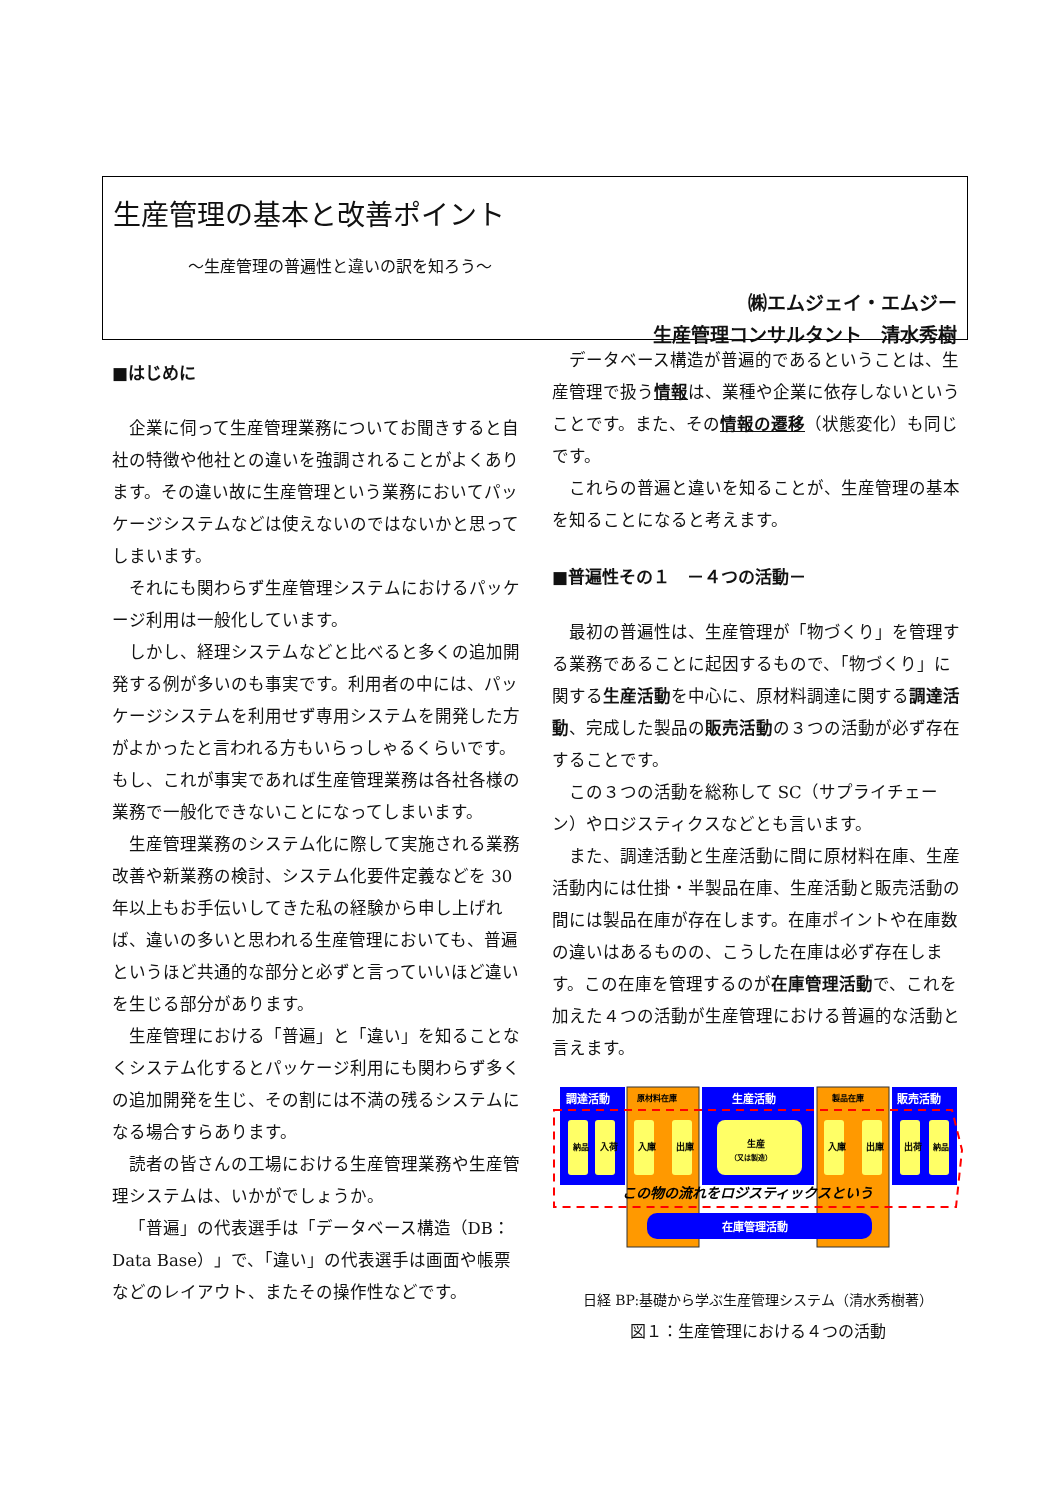生産管理の基本と改善ポイント
～生産管理の普遍性と違いの訳を知ろう～
㈱エムジェイ・エムジー
生産管理コンサルタント　清水秀樹
■はじめに
企業に伺って生産管理業務についてお聞きすると自社の特徴や他社との違いを強調されることがよくあります。その違い故に生産管理という業務においてパッケージシステムなどは使えないのではないかと思ってしまいます。
それにも関わらず生産管理システムにおけるパッケージ利用は一般化しています。
しかし、経理システムなどと比べると多くの追加開発する例が多いのも事実です。利用者の中には、パッケージシステムを利用せず専用システムを開発した方がよかったと言われる方もいらっしゃるくらいです。もし、これが事実であれば生産管理業務は各社各様の業務で一般化できないことになってしまいます。
生産管理業務のシステム化に際して実施される業務改善や新業務の検討、システム化要件定義などを 30 年以上もお手伝いしてきた私の経験から申し上げれば、違いの多いと思われる生産管理においても、普遍というほど共通的な部分と必ずと言っていいほど違いを生じる部分があります。
生産管理における「普遍」と「違い」を知ることなくシステム化するとパッケージ利用にも関わらず多くの追加開発を生じ、その割には不満の残るシステムになる場合すらあります。
読者の皆さんの工場における生産管理業務や生産管理システムは、いかがでしょうか。
「普遍」の代表選手は「データベース構造（DB：Data Base）」で、「違い」の代表選手は画面や帳票などのレイアウト、またその操作性などです。
データベース構造が普遍的であるということは、生産管理で扱う情報は、業種や企業に依存しないということです。また、その情報の遷移（状態変化）も同じです。
これらの普遍と違いを知ることが、生産管理の基本を知ることになると考えます。
■普遍性その１　－４つの活動－
最初の普遍性は、生産管理が「物づくり」を管理する業務であることに起因するもので、「物づくり」に関する生産活動を中心に、原材料調達に関する調達活動、完成した製品の販売活動の３つの活動が必ず存在することです。
この３つの活動を総称して SC（サプライチェーン）やロジスティクスなどとも言います。
また、調達活動と生産活動に間に原材料在庫、生産活動内には仕掛・半製品在庫、生産活動と販売活動の間には製品在庫が存在します。在庫ポイントや在庫数の違いはあるものの、こうした在庫は必ず存在します。この在庫を管理するのが在庫管理活動で、これを加えた４つの活動が生産管理における普遍的な活動と言えます。
調達活動
原材料在庫
生産活動
製品在庫
販売活動
納品
入荷
入庫
出庫
生産
（又は製造）
入庫
出庫
出荷
納品
この物の流れをロジスティックスという
在庫管理活動
日経 BP:基礎から学ぶ生産管理システム（清水秀樹著）
図１：生産管理における４つの活動